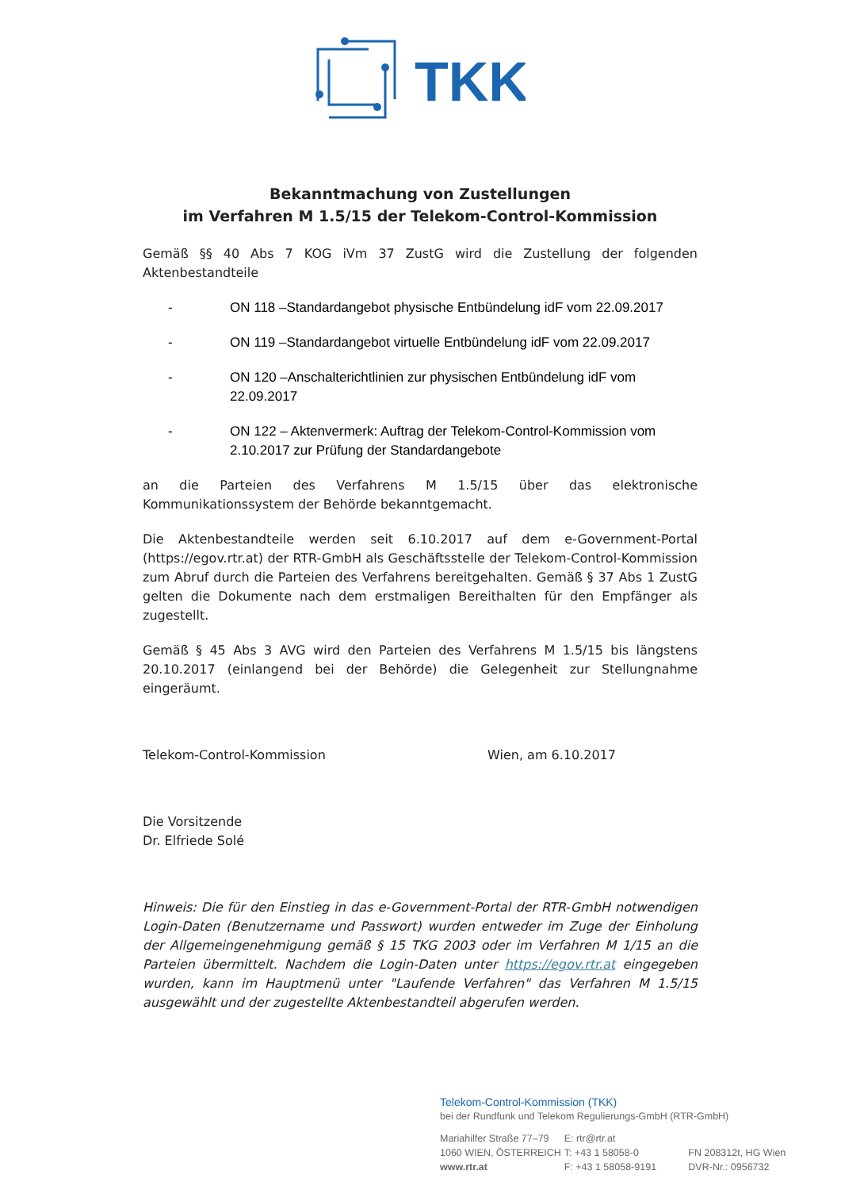TKK
Bekanntmachung von Zustellungen
im Verfahren M 1.5/15 der Telekom-Control-Kommission
Gemäß §§ 40 Abs 7 KOG iVm 37 ZustG wird die Zustellung der folgenden Aktenbestandteile
- ON 118 –Standardangebot physische Entbündelung idF vom 22.09.2017
- ON 119 –Standardangebot virtuelle Entbündelung idF vom 22.09.2017
- ON 120 –Anschalterichtlinien zur physischen Entbündelung idF vom 22.09.2017
- ON 122 – Aktenvermerk: Auftrag der Telekom-Control-Kommission vom 2.10.2017 zur Prüfung der Standardangebote
an die Parteien des Verfahrens M 1.5/15 über das elektronische Kommunikationssystem der Behörde bekanntgemacht.
Die Aktenbestandteile werden seit 6.10.2017 auf dem e-Government-Portal (https://egov.rtr.at) der RTR-GmbH als Geschäftsstelle der Telekom-Control-Kommission zum Abruf durch die Parteien des Verfahrens bereitgehalten. Gemäß § 37 Abs 1 ZustG gelten die Dokumente nach dem erstmaligen Bereithalten für den Empfänger als zugestellt.
Gemäß § 45 Abs 3 AVG wird den Parteien des Verfahrens M 1.5/15 bis längstens 20.10.2017 (einlangend bei der Behörde) die Gelegenheit zur Stellungnahme eingeräumt.
Telekom-Control-Kommission Wien, am 6.10.2017
Die Vorsitzende
Dr. Elfriede Solé
Hinweis: Die für den Einstieg in das e-Government-Portal der RTR-GmbH notwendigen Login-Daten (Benutzername und Passwort) wurden entweder im Zuge der Einholung der Allgemeingenehmigung gemäß § 15 TKG 2003 oder im Verfahren M 1/15 an die Parteien übermittelt. Nachdem die Login-Daten unter https://egov.rtr.at eingegeben wurden, kann im Hauptmenü unter "Laufende Verfahren" das Verfahren M 1.5/15 ausgewählt und der zugestellte Aktenbestandteil abgerufen werden.
Telekom-Control-Kommission (TKK)
bei der Rundfunk und Telekom Regulierungs-GmbH (RTR-GmbH)
Mariahilfer Straße 77–79
1060 WIEN, ÖSTERREICH
www.rtr.at
E: rtr@rtr.at
T: +43 1 58058-0
F: +43 1 58058-9191
FN 208312t, HG Wien
DVR-Nr.: 0956732